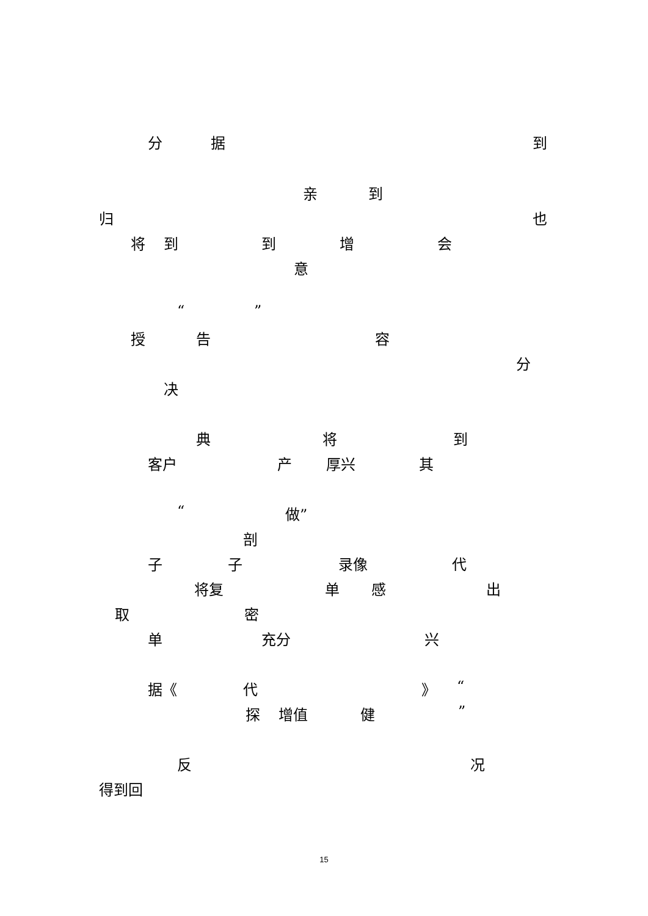分 据 到
亲 到
归 也
将 到 到 增 会
意
“ ”
授 告 容
分
决
典 将 到
客户 产 厚兴 其
“ 做”
剖
子 子 录像 代
将复 单 感 出
取 密
单 充分 兴
据《 代 》 “
探 增值 健 ”
反 况
得到回
15